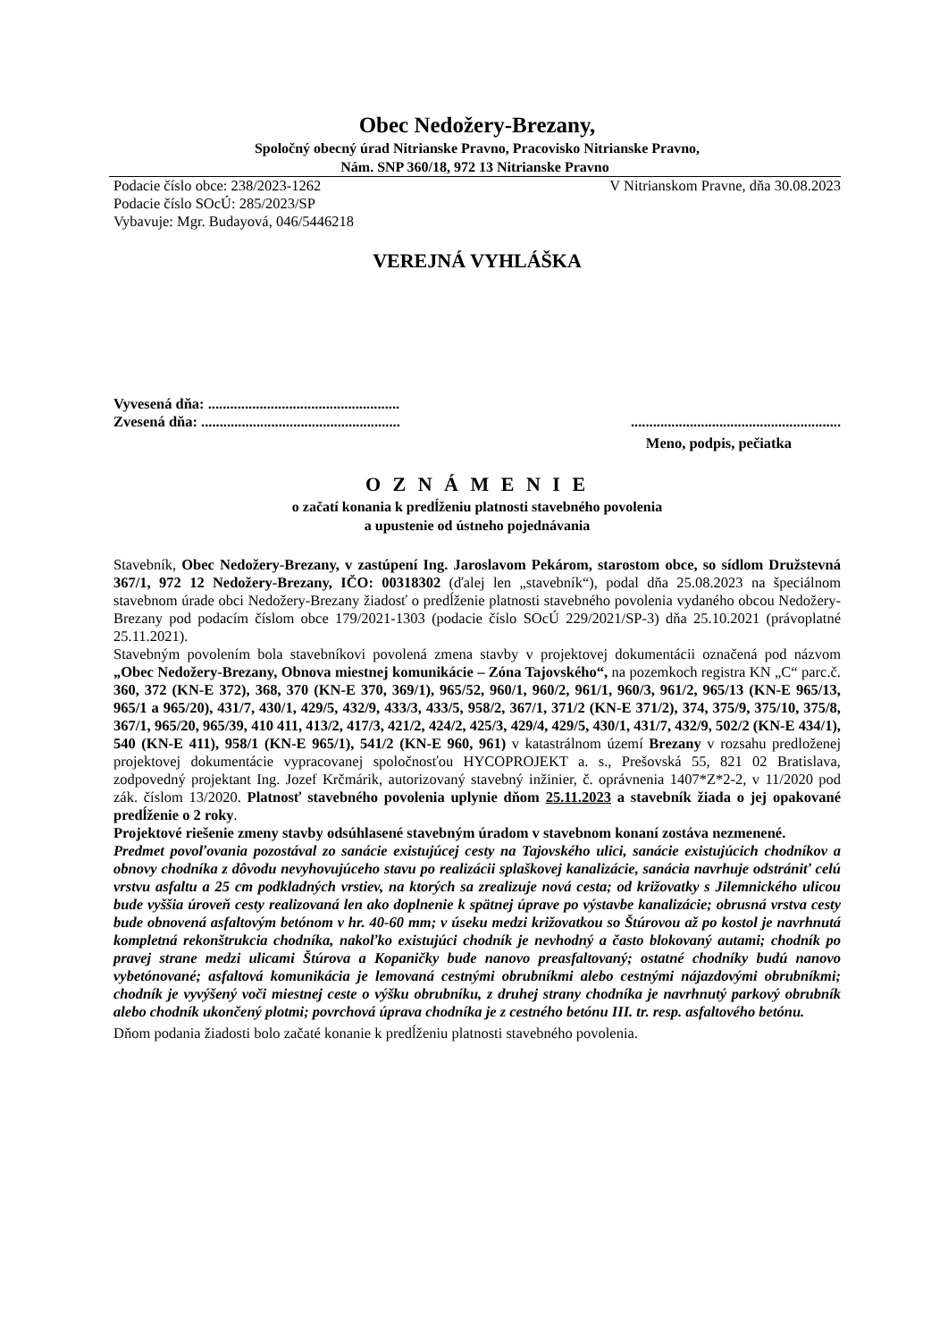Obec Nedožery-Brezany,
Spoločný obecný úrad Nitrianske Pravno, Pracovisko Nitrianske Pravno,
Nám. SNP 360/18, 972 13 Nitrianske Pravno
Podacie číslo obce: 238/2023-1262 V Nitrianskom Pravne, dňa 30.08.2023
Podacie číslo SOcÚ: 285/2023/SP
Vybavuje: Mgr. Budayová, 046/5446218
VEREJNÁ VYHLÁŠKA
Vyvesená dňa: ....................................................
Zvesená dňa: ...............................................................................................................
Meno, podpis, pečiatka
O Z N Á M E N I E
o začatí konania k predĺženiu platnosti stavebného povolenia
a upustenie od ústneho pojednávania
Stavebník, Obec Nedožery-Brezany, v zastúpení Ing. Jaroslavom Pekárom, starostom obce, so sídlom Družstevná 367/1, 972 12 Nedožery-Brezany, IČO: 00318302 (ďalej len „stavebník“), podal dňa 25.08.2023 na špeciálnom stavebnom úrade obci Nedožery-Brezany žiadosť o predĺženie platnosti stavebného povolenia vydaného obcou Nedožery-Brezany pod podacím číslom obce 179/2021-1303 (podacie číslo SOcÚ 229/2021/SP-3) dňa 25.10.2021 (právoplatné 25.11.2021).
Stavebným povolením bola stavebníkovi povolená zmena stavby v projektovej dokumentácii označená pod názvom „Obec Nedožery-Brezany, Obnova miestnej komunikácie – Zóna Tajovského“, na pozemkoch registra KN „C“ parc.č. 360, 372 (KN-E 372), 368, 370 (KN-E 370, 369/1), 965/52, 960/1, 960/2, 961/1, 960/3, 961/2, 965/13 (KN-E 965/13, 965/1 a 965/20), 431/7, 430/1, 429/5, 432/9, 433/3, 433/5, 958/2, 367/1, 371/2 (KN-E 371/2), 374, 375/9, 375/10, 375/8, 367/1, 965/20, 965/39, 410 411, 413/2, 417/3, 421/2, 424/2, 425/3, 429/4, 429/5, 430/1, 431/7, 432/9, 502/2 (KN-E 434/1), 540 (KN-E 411), 958/1 (KN-E 965/1), 541/2 (KN-E 960, 961) v katastrálnom území Brezany v rozsahu predloženej projektovej dokumentácie vypracovanej spoločnosťou HYCOPROJEKT a. s., Prešovská 55, 821 02 Bratislava, zodpovedný projektant Ing. Jozef Krčmárik, autorizovaný stavebný inžinier, č. oprávnenia 1407*Z*2-2, v 11/2020 pod zák. číslom 13/2020. Platnosť stavebného povolenia uplynie dňom 25.11.2023 a stavebník žiada o jej opakované predĺženie o 2 roky.
Projektové riešenie zmeny stavby odsúhlasené stavebným úradom v stavebnom konaní zostáva nezmenené.
Predmet povoľovania pozostával zo sanácie existujúcej cesty na Tajovského ulici, sanácie existujúcich chodníkov a obnovy chodníka z dôvodu nevyhovujúceho stavu po realizácii splaškovej kanalizácie, sanácia navrhuje odstrániť celú vrstvu asfaltu a 25 cm podkladných vrstiev, na ktorých sa zrealizuje nová cesta; od križovatky s Jilemnického ulicou bude vyššia úroveň cesty realizovaná len ako doplnenie k spätnej úprave po výstavbe kanalizácie; obrusná vrstva cesty bude obnovená asfaltovým betónom v hr. 40-60 mm; v úseku medzi križovatkou so Štúrovou až po kostol je navrhnutá kompletná rekonštrukcia chodníka, nakoľko existujúci chodník je nevhodný a často blokovaný autami; chodník po pravej strane medzi ulicami Štúrova a Kopaničky bude nanovo preasfaltovaný; ostatné chodníky budú nanovo vybetónované; asfaltová komunikácia je lemovaná cestnými obrubníkmi alebo cestnými nájazdovými obrubníkmi; chodník je vyvýšený voči miestnej ceste o výšku obrubníku, z druhej strany chodníka je navrhnutý parkový obrubník alebo chodník ukončený plotmi; povrchová úprava chodníka je z cestného betónu III. tr. resp. asfaltového betónu.
Dňom podania žiadosti bolo začaté konanie k predĺženiu platnosti stavebného povolenia.